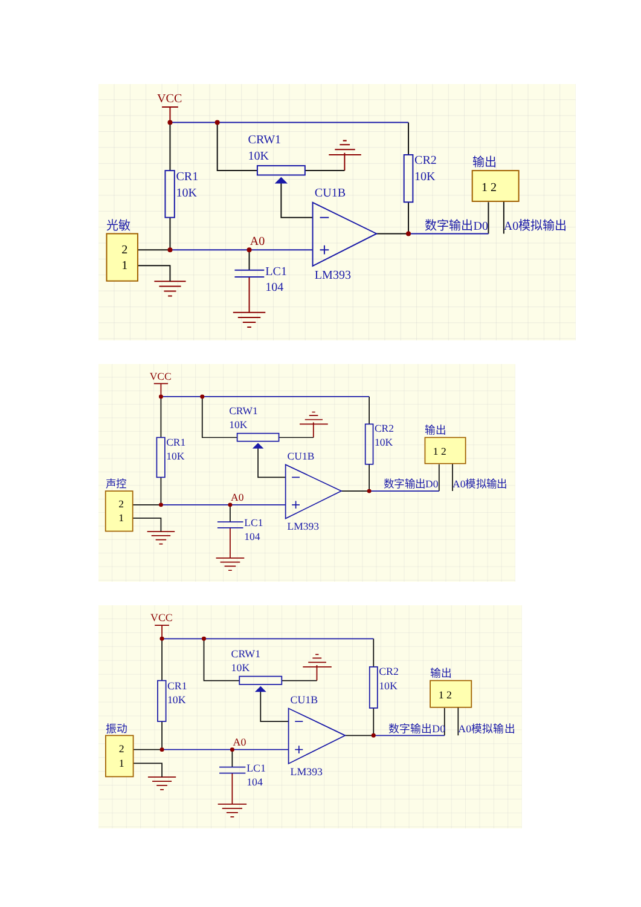VCC
CRW1
10K
CR1
10K
CR2
10K
输出
1 2
CU1B
光敏
2
1
A0
数字输出D0
A0模拟输出
LM393
LC1
104
VCC
CRW1
10K
CR1
10K
CR2
10K
输出
1 2
CU1B
声控
2
1
A0
数字输出D0
A0模拟输出
LM393
LC1
104
VCC
CRW1
10K
CR1
10K
CR2
10K
输出
1 2
CU1B
振动
2
1
A0
数字输出D0
A0模拟输出
LM393
LC1
104